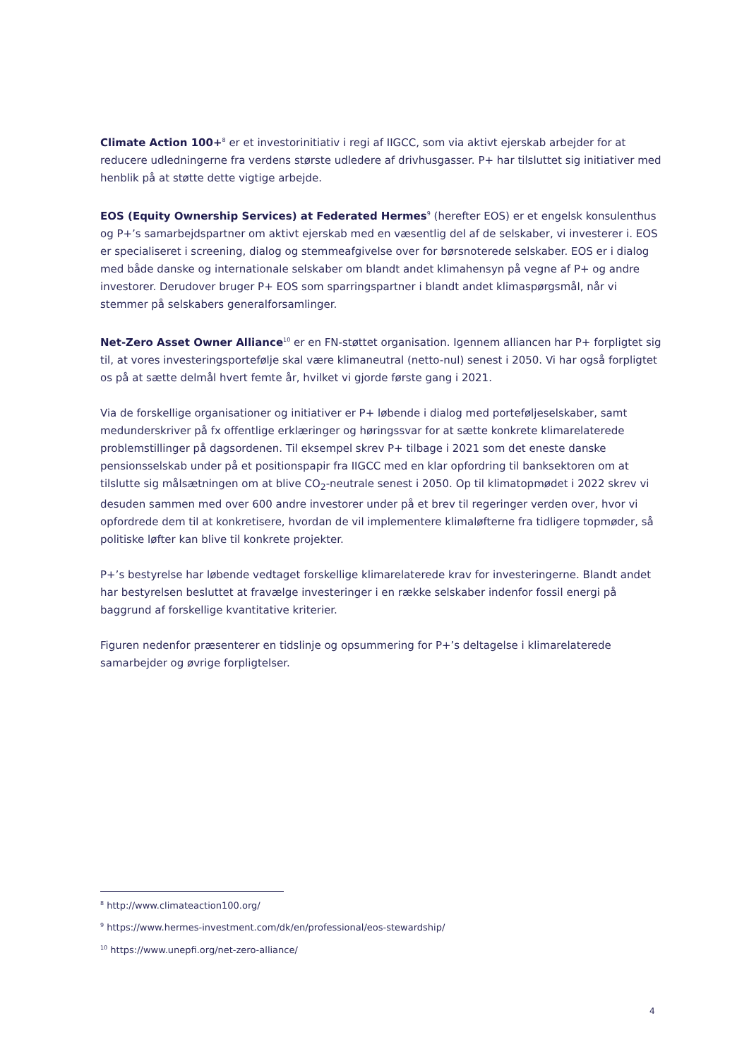Climate Action 100+<sup>8</sup> er et investorinitiativ i regi af IIGCC, som via aktivt ejerskab arbejder for at reducere udledningerne fra verdens største udledere af drivhusgasser. P+ har tilsluttet sig initiativer med henblik på at støtte dette vigtige arbejde.
EOS (Equity Ownership Services) at Federated Hermes<sup>9</sup> (herefter EOS) er et engelsk konsulenthus og P+’s samarbejdspartner om aktivt ejerskab med en væsentlig del af de selskaber, vi investerer i. EOS er specialiseret i screening, dialog og stemmeafgivelse over for børsnoterede selskaber. EOS er i dialog med både danske og internationale selskaber om blandt andet klimahensyn på vegne af P+ og andre investorer. Derudover bruger P+ EOS som sparringspartner i blandt andet klimaspørgsmål, når vi stemmer på selskabers generalforsamlinger.
Net-Zero Asset Owner Alliance<sup>10</sup> er en FN-støttet organisation. Igennem alliancen har P+ forpligtet sig til, at vores investeringsportefølje skal være klimaneutral (netto-nul) senest i 2050. Vi har også forpligtet os på at sætte delmål hvert femte år, hvilket vi gjorde første gang i 2021.
Via de forskellige organisationer og initiativer er P+ løbende i dialog med porteføljeselskaber, samt medunderskriver på fx offentlige erklæringer og høringssvar for at sætte konkrete klimarelaterede problemstillinger på dagsordenen. Til eksempel skrev P+ tilbage i 2021 som det eneste danske pensionsselskab under på et positionspapir fra IIGCC med en klar opfordring til banksektoren om at tilslutte sig målsætningen om at blive CO<sub>2</sub>-neutrale senest i 2050. Op til klimatopmødet i 2022 skrev vi desuden sammen med over 600 andre investorer under på et brev til regeringer verden over, hvor vi opfordrede dem til at konkretisere, hvordan de vil implementere klimaløfterne fra tidligere topmøder, så politiske løfter kan blive til konkrete projekter.
P+’s bestyrelse har løbende vedtaget forskellige klimarelaterede krav for investeringerne. Blandt andet har bestyrelsen besluttet at fravælge investeringer i en række selskaber indenfor fossil energi på baggrund af forskellige kvantitative kriterier.
Figuren nedenfor præsenterer en tidslinje og opsummering for P+’s deltagelse i klimarelaterede samarbejder og øvrige forpligtelser.
<sup>8</sup> http://www.climateaction100.org/
<sup>9</sup> https://www.hermes-investment.com/dk/en/professional/eos-stewardship/
<sup>10</sup> https://www.unepfi.org/net-zero-alliance/
4